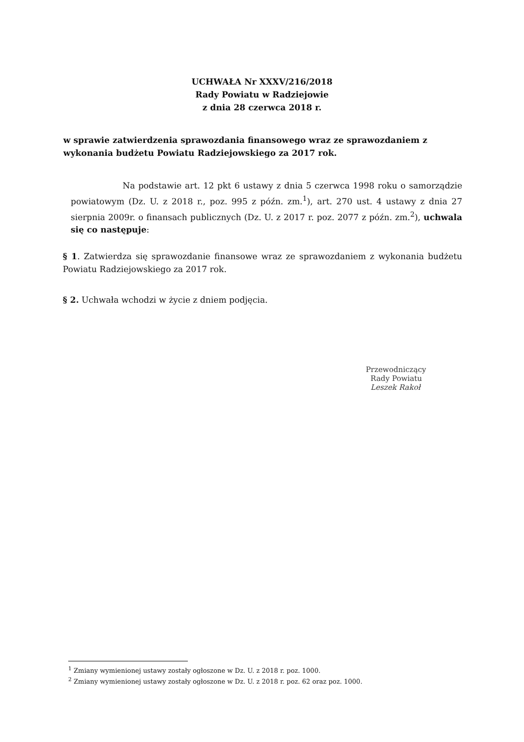UCHWAŁA Nr XXXV/216/2018
Rady Powiatu w Radziejowie
z dnia 28 czerwca 2018 r.
w sprawie zatwierdzenia sprawozdania finansowego wraz ze sprawozdaniem z wykonania budżetu Powiatu Radziejowskiego za 2017 rok.
Na podstawie art. 12 pkt 6 ustawy z dnia 5 czerwca 1998 roku o samorządzie powiatowym (Dz. U. z 2018 r., poz. 995 z późn. zm.<sup>1</sup>), art. 270 ust. 4 ustawy z dnia 27 sierpnia 2009r. o finansach publicznych (Dz. U. z 2017 r. poz. 2077 z późn. zm.<sup>2</sup>), uchwala się co następuje:
§ 1. Zatwierdza się sprawozdanie finansowe wraz ze sprawozdaniem z wykonania budżetu Powiatu Radziejowskiego za 2017 rok.
§ 2. Uchwała wchodzi w życie z dniem podjęcia.
Przewodniczący
Rady Powiatu
Leszek Rakoł
<sup>1</sup> Zmiany wymienionej ustawy zostały ogłoszone w Dz. U. z 2018 r. poz. 1000.
<sup>2</sup> Zmiany wymienionej ustawy zostały ogłoszone w Dz. U. z 2018 r. poz. 62 oraz poz. 1000.